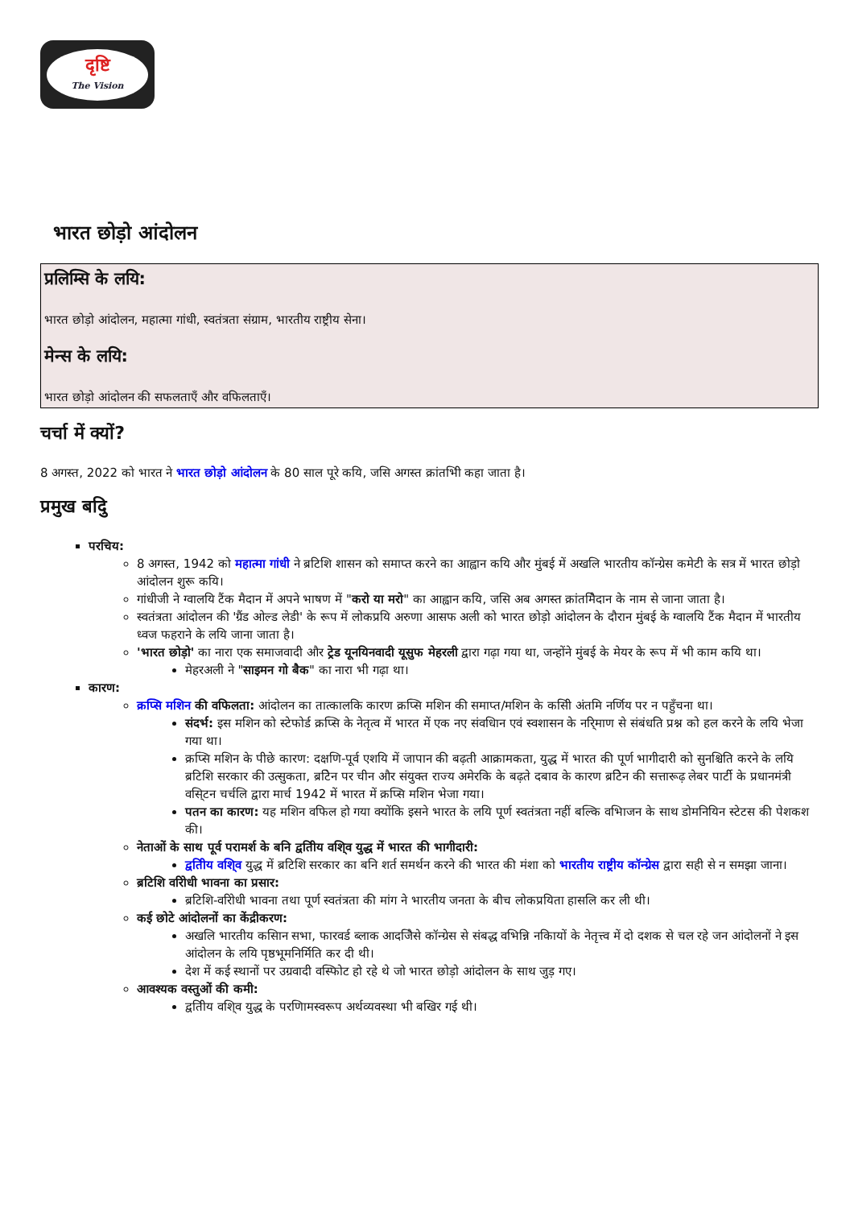दृष्टि
The Vision
भारत छोड़ो आंदोलन
प्रलिम्सि के लयि:
भारत छोड़ो आंदोलन, महात्मा गांधी, स्वतंत्रता संग्राम, भारतीय राष्ट्रीय सेना।
मेन्स के लयि:
भारत छोड़ो आंदोलन की सफलताएँ और वफिलताएँ।
चर्चा में क्यों?
8 अगस्त, 2022 को भारत ने भारत छोड़ो आंदोलन के 80 साल पूरे कयि, जसि अगस्त क्रांतभिी कहा जाता है।
प्रमुख बदिु
परचिय:
8 अगस्त, 1942 को महात्मा गांधी ने ब्रटिशि शासन को समाप्त करने का आह्वान कयि और मुंबई में अखलि भारतीय कॉन्ग्रेस कमेटी के सत्र में भारत छोड़ो आंदोलन शुरू कयि।
गांधीजी ने ग्वालयि टैंक मैदान में अपने भाषण में "करो या मरो" का आह्वान कयि, जसि अब अगस्त क्रांतमिैदान के नाम से जाना जाता है।
स्वतंत्रता आंदोलन की 'ग्रैंड ओल्ड लेडी' के रूप में लोकप्रयि अरुणा आसफ अली को भारत छोड़ो आंदोलन के दौरान मुंबई के ग्वालयि टैंक मैदान में भारतीय ध्वज फहराने के लयि जाना जाता है।
'भारत छोड़ो' का नारा एक समाजवादी और ट्रेड यूनयिनवादी यूसुफ मेहरली द्वारा गढ़ा गया था, जन्होंने मुंबई के मेयर के रूप में भी काम कयि था।
मेहरअली ने "साइमन गो बैक" का नारा भी गढ़ा था।
कारण:
क्रप्सि मशिन की वफिलता: आंदोलन का तात्कालकि कारण क्रप्सि मशिन की समाप्त/मशिन के कसिी अंतमि नर्णिय पर न पहुँचना था।
संदर्भ: इस मशिन को स्टेफोर्ड क्रप्सि के नेतृत्व में भारत में एक नए संवधिान एवं स्वशासन के नरि्माण से संबंधति प्रश्न को हल करने के लयि भेजा गया था।
क्रप्सि मशिन के पीछे कारण: दक्षणि-पूर्व एशयि में जापान की बढ़ती आक्रामकता, युद्ध में भारत की पूर्ण भागीदारी को सुनश्चिति करने के लयि ब्रटिशि सरकार की उत्सुकता, ब्रटिेन पर चीन और संयुक्त राज्य अमेरकि के बढ़ते दबाव के कारण ब्रटिेन की सत्तारूढ़ लेबर पार्टी के प्रधानमंत्री वसि्टन चर्चलि द्वारा मार्च 1942 में भारत में क्रप्सि मशिन भेजा गया।
पतन का कारण: यह मशिन वफिल हो गया क्योंकि इसने भारत के लयि पूर्ण स्वतंत्रता नहीं बल्कि वभिाजन के साथ डोमनियिन स्टेटस की पेशकश की।
नेताओं के साथ पूर्व परामर्श के बनि द्वतिीय वशि्व युद्ध में भारत की भागीदारी:
द्वतिीय वशि्व युद्ध में ब्रटिशि सरकार का बनि शर्त समर्थन करने की भारत की मंशा को भारतीय राष्ट्रीय कॉन्ग्रेस द्वारा सही से न समझा जाना।
ब्रटिशि वरिोधी भावना का प्रसार:
ब्रटिशि-वरिोधी भावना तथा पूर्ण स्वतंत्रता की मांग ने भारतीय जनता के बीच लोकप्रयिता हासलि कर ली थी।
कई छोटे आंदोलनों का केंद्रीकरण:
अखलि भारतीय कसिान सभा, फारवर्ड ब्लाक आदजिैसे कॉन्ग्रेस से संबद्ध वभिन्नि नकिायों के नेतृत्त्व में दो दशक से चल रहे जन आंदोलनों ने इस आंदोलन के लयि पृष्ठभूमनिर्मिति कर दी थी।
देश में कई स्थानों पर उग्रवादी वस्फिोट हो रहे थे जो भारत छोड़ो आंदोलन के साथ जुड़ गए।
आवश्यक वस्तुओं की कमी:
द्वतिीय वशि्व युद्ध के परणिामस्वरूप अर्थव्यवस्था भी बखिर गई थी।